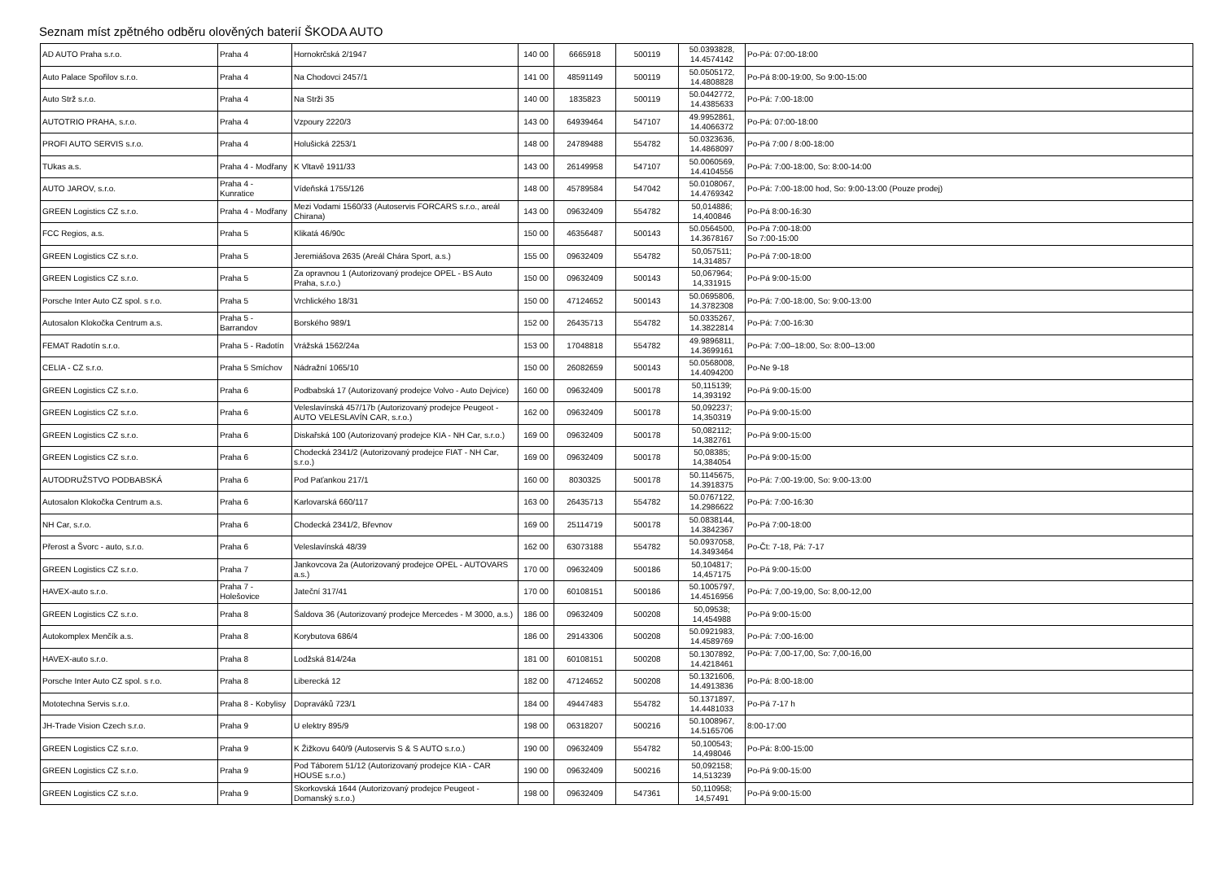Seznam míst zpětného odběru olověných baterií ŠKODA AUTO
| AD AUTO Praha s.r.o. | Praha 4 | Hornokrčská 2/1947 | 140 00 | 6665918 | 500119 | 50.0393828, 14.4574142 | Po-Pá: 07:00-18:00 |
| Auto Palace Spořilov s.r.o. | Praha 4 | Na Chodovci 2457/1 | 141 00 | 48591149 | 500119 | 50.0505172, 14.4808828 | Po-Pá 8:00-19:00, So 9:00-15:00 |
| Auto Strž s.r.o. | Praha 4 | Na Strži 35 | 140 00 | 1835823 | 500119 | 50.0442772, 14.4385633 | Po-Pá: 7:00-18:00 |
| AUTOTRIO PRAHA, s.r.o. | Praha 4 | Vzpoury 2220/3 | 143 00 | 64939464 | 547107 | 49.9952861, 14.4066372 | Po-Pá: 07:00-18:00 |
| PROFI AUTO SERVIS s.r.o. | Praha 4 | Holušická 2253/1 | 148 00 | 24789488 | 554782 | 50.0323636, 14.4868097 | Po-Pá 7:00 / 8:00-18:00 |
| TUkas a.s. | Praha 4 - Modřany | K Vltavě 1911/33 | 143 00 | 26149958 | 547107 | 50.0060569, 14.4104556 | Po-Pá: 7:00-18:00, So: 8:00-14:00 |
| AUTO JAROV, s.r.o. | Praha 4 - Kunratice | Vídeňská 1755/126 | 148 00 | 45789584 | 547042 | 50.0108067, 14.4769342 | Po-Pá: 7:00-18:00 hod, So: 9:00-13:00 (Pouze prodej) |
| GREEN Logistics CZ s.r.o. | Praha 4 - Modřany | Mezi Vodami 1560/33 (Autoservis FORCARS s.r.o., areál Chirana) | 143 00 | 09632409 | 554782 | 50,014886; 14,400846 | Po-Pá 8:00-16:30 |
| FCC Regios, a.s. | Praha 5 | Klikatá 46/90c | 150 00 | 46356487 | 500143 | 50.0564500, 14.3678167 | Po-Pá 7:00-18:00 So 7:00-15:00 |
| GREEN Logistics CZ s.r.o. | Praha 5 | Jeremiášova 2635 (Areál Chára Sport, a.s.) | 155 00 | 09632409 | 554782 | 50,057511; 14,314857 | Po-Pá 7:00-18:00 |
| GREEN Logistics CZ s.r.o. | Praha 5 | Za opravnou 1 (Autorizovaný prodejce OPEL - BS Auto Praha, s.r.o.) | 150 00 | 09632409 | 500143 | 50,067964; 14,331915 | Po-Pá 9:00-15:00 |
| Porsche Inter Auto CZ spol. s r.o. | Praha 5 | Vrchlického 18/31 | 150 00 | 47124652 | 500143 | 50.0695806, 14.3782308 | Po-Pá: 7:00-18:00, So: 9:00-13:00 |
| Autosalon Klokočka Centrum a.s. | Praha 5 - Barrandov | Borského 989/1 | 152 00 | 26435713 | 554782 | 50.0335267, 14.3822814 | Po-Pá: 7:00-16:30 |
| FEMAT Radotín s.r.o. | Praha 5 - Radotín | Vrážská 1562/24a | 153 00 | 17048818 | 554782 | 49.9896811, 14.3699161 | Po-Pá: 7:00–18:00, So: 8:00–13:00 |
| CELIA - CZ s.r.o. | Praha 5 Smíchov | Nádražní 1065/10 | 150 00 | 26082659 | 500143 | 50.0568008, 14.4094200 | Po-Ne 9-18 |
| GREEN Logistics CZ s.r.o. | Praha 6 | Podbabská 17 (Autorizovaný prodejce Volvo - Auto Dejvice) | 160 00 | 09632409 | 500178 | 50,115139; 14,393192 | Po-Pá 9:00-15:00 |
| GREEN Logistics CZ s.r.o. | Praha 6 | Veleslavínská 457/17b (Autorizovaný prodejce Peugeot - AUTO VELESLAVÍN CAR, s.r.o.) | 162 00 | 09632409 | 500178 | 50,092237; 14,350319 | Po-Pá 9:00-15:00 |
| GREEN Logistics CZ s.r.o. | Praha 6 | Diskařská 100 (Autorizovaný prodejce KIA - NH Car, s.r.o.) | 169 00 | 09632409 | 500178 | 50,082112; 14,382761 | Po-Pá 9:00-15:00 |
| GREEN Logistics CZ s.r.o. | Praha 6 | Chodecká 2341/2 (Autorizovaný prodejce FIAT - NH Car, s.r.o.) | 169 00 | 09632409 | 500178 | 50,08385; 14,384054 | Po-Pá 9:00-15:00 |
| AUTODRUŽSTVO PODBABSKÁ | Praha 6 | Pod Paťankou 217/1 | 160 00 | 8030325 | 500178 | 50.1145675, 14.3918375 | Po-Pá: 7:00-19:00, So: 9:00-13:00 |
| Autosalon Klokočka Centrum a.s. | Praha 6 | Karlovarská 660/117 | 163 00 | 26435713 | 554782 | 50.0767122, 14.2986622 | Po-Pá: 7:00-16:30 |
| NH Car, s.r.o. | Praha 6 | Chodecká 2341/2, Břevnov | 169 00 | 25114719 | 500178 | 50.0838144, 14.3842367 | Po-Pá 7:00-18:00 |
| Přerost a Švorc - auto, s.r.o. | Praha 6 | Veleslavínská 48/39 | 162 00 | 63073188 | 554782 | 50.0937058, 14.3493464 | Po-Čt: 7-18, Pá: 7-17 |
| GREEN Logistics CZ s.r.o. | Praha 7 | Jankovcova 2a (Autorizovaný prodejce OPEL - AUTOVARS a.s.) | 170 00 | 09632409 | 500186 | 50,104817; 14,457175 | Po-Pá 9:00-15:00 |
| HAVEX-auto s.r.o. | Praha 7 - Holešovice | Jateční 317/41 | 170 00 | 60108151 | 500186 | 50.1005797, 14.4516956 | Po-Pá: 7,00-19,00, So: 8,00-12,00 |
| GREEN Logistics CZ s.r.o. | Praha 8 | Šaldova 36 (Autorizovaný prodejce Mercedes - M 3000, a.s.) | 186 00 | 09632409 | 500208 | 50,09538; 14,454988 | Po-Pá 9:00-15:00 |
| Autokomplex Menčík a.s. | Praha 8 | Korybutova 686/4 | 186 00 | 29143306 | 500208 | 50.0921983, 14.4589769 | Po-Pá: 7:00-16:00 |
| HAVEX-auto s.r.o. | Praha 8 | Lodžská 814/24a | 181 00 | 60108151 | 500208 | 50.1307892, 14.4218461 | Po-Pá: 7,00-17,00, So: 7,00-16,00 |
| Porsche Inter Auto CZ spol. s r.o. | Praha 8 | Liberecká 12 | 182 00 | 47124652 | 500208 | 50.1321606, 14.4913836 | Po-Pá: 8:00-18:00 |
| Mototechna Servis s.r.o. | Praha 8 - Kobylisy | Dopraváků 723/1 | 184 00 | 49447483 | 554782 | 50.1371897, 14.4481033 | Po-Pá 7-17 h |
| JH-Trade Vision Czech s.r.o. | Praha 9 | U elektry 895/9 | 198 00 | 06318207 | 500216 | 50.1008967, 14.5165706 | 8:00-17:00 |
| GREEN Logistics CZ s.r.o. | Praha 9 | K Žižkovu 640/9 (Autoservis S & S AUTO s.r.o.) | 190 00 | 09632409 | 554782 | 50,100543; 14,498046 | Po-Pá: 8:00-15:00 |
| GREEN Logistics CZ s.r.o. | Praha 9 | Pod Táborem 51/12 (Autorizovaný prodejce KIA - CAR HOUSE s.r.o.) | 190 00 | 09632409 | 500216 | 50,092158; 14,513239 | Po-Pá 9:00-15:00 |
| GREEN Logistics CZ s.r.o. | Praha 9 | Skorkovská 1644 (Autorizovaný prodejce Peugeot - Domanský s.r.o.) | 198 00 | 09632409 | 547361 | 50,110958; 14,57491 | Po-Pá 9:00-15:00 |